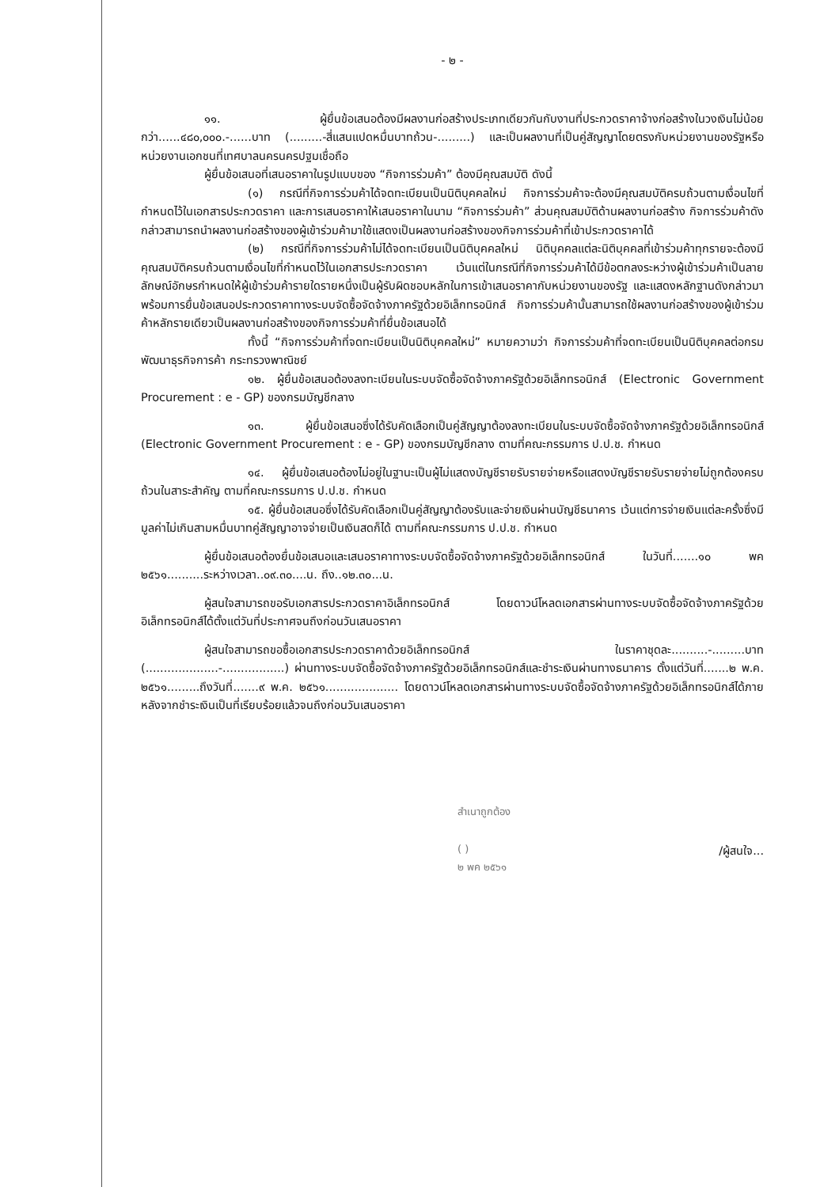- ๒ -
๑๑. ผู้ยื่นข้อเสนอต้องมีผลงานก่อสร้างประเภทเดียวกันกับงานที่ประกวดราคาจ้างก่อสร้างในวงเงินไม่น้อยกว่า......๔๘๐,๐๐๐.-......บาท (.........-สี่แสนแปดหมื่นบาทถ้วน-.........) และเป็นผลงานที่เป็นคู่สัญญาโดยตรงกับหน่วยงานของรัฐหรือหน่วยงานเอกชนที่เทศบาลนครนครปฐมเชื่อถือ
ผู้ยื่นข้อเสนอที่เสนอราคาในรูปแบบของ “กิจการร่วมค้า” ต้องมีคุณสมบัติ ดังนี้
(๑) กรณีที่กิจการร่วมค้าได้จดทะเบียนเป็นนิติบุคคลใหม่ กิจการร่วมค้าจะต้องมีคุณสมบัติครบถ้วนตามเงื่อนไขที่กำหนดไว้ในเอกสารประกวดราคา และการเสนอราคาให้เสนอราคาในนาม “กิจการร่วมค้า” ส่วนคุณสมบัติด้านผลงานก่อสร้าง กิจการร่วมค้าดังกล่าวสามารถนำผลงานก่อสร้างของผู้เข้าร่วมค้ามาใช้แสดงเป็นผลงานก่อสร้างของกิจการร่วมค้าที่เข้าประกวดราคาได้
(๒) กรณีที่กิจการร่วมค้าไม่ได้จดทะเบียนเป็นนิติบุคคลใหม่ นิติบุคคลแต่ละนิติบุคคลที่เข้าร่วมค้าทุกรายจะต้องมีคุณสมบัติครบถ้วนตามเงื่อนไขที่กำหนดไว้ในเอกสารประกวดราคา เว้นแต่ในกรณีที่กิจการร่วมค้าได้มีข้อตกลงระหว่างผู้เข้าร่วมค้าเป็นลายลักษณ์อักษรกำหนดให้ผู้เข้าร่วมค้ารายใดรายหนึ่งเป็นผู้รับผิดชอบหลักในการเข้าเสนอราคากับหน่วยงานของรัฐ และแสดงหลักฐานดังกล่าวมาพร้อมการยื่นข้อเสนอประกวดราคาทางระบบจัดซื้อจัดจ้างภาครัฐด้วยอิเล็กทรอนิกส์ กิจการร่วมค้านั้นสามารถใช้ผลงานก่อสร้างของผู้เข้าร่วมค้าหลักรายเดียวเป็นผลงานก่อสร้างของกิจการร่วมค้าที่ยื่นข้อเสนอได้
ทั้งนี้ “กิจการร่วมค้าที่จดทะเบียนเป็นนิติบุคคลใหม่” หมายความว่า กิจการร่วมค้าที่จดทะเบียนเป็นนิติบุคคลต่อกรมพัฒนาธุรกิจการค้า กระทรวงพาณิชย์
๑๒. ผู้ยื่นข้อเสนอต้องลงทะเบียนในระบบจัดซื้อจัดจ้างภาครัฐด้วยอิเล็กทรอนิกส์ (Electronic Government Procurement : e - GP) ของกรมบัญชีกลาง
๑๓. ผู้ยื่นข้อเสนอซึ่งได้รับคัดเลือกเป็นคู่สัญญาต้องลงทะเบียนในระบบจัดซื้อจัดจ้างภาครัฐด้วยอิเล็กทรอนิกส์ (Electronic Government Procurement : e - GP) ของกรมบัญชีกลาง ตามที่คณะกรรมการ ป.ป.ช. กำหนด
๑๔. ผู้ยื่นข้อเสนอต้องไม่อยู่ในฐานะเป็นผู้ไม่แสดงบัญชีรายรับรายจ่ายหรือแสดงบัญชีรายรับรายจ่ายไม่ถูกต้องครบถ้วนในสาระสำคัญ ตามที่คณะกรรมการ ป.ป.ช. กำหนด
๑๕. ผู้ยื่นข้อเสนอซึ่งได้รับคัดเลือกเป็นคู่สัญญาต้องรับและจ่ายเงินผ่านบัญชีธนาคาร เว้นแต่การจ่ายเงินแต่ละครั้งซึ่งมีมูลค่าไม่เกินสามหมื่นบาทคู่สัญญาอาจจ่ายเป็นเงินสดก็ได้ ตามที่คณะกรรมการ ป.ป.ช. กำหนด
ผู้ยื่นข้อเสนอต้องยื่นข้อเสนอและเสนอราคาทางระบบจัดซื้อจัดจ้างภาครัฐด้วยอิเล็กทรอนิกส์ ในวันที่.......๑๐ พค ๒๕๖๑..........ระหว่างเวลา..๐๙.๓๐....น. ถึง..๑๒.๓๐...น.
ผู้สนใจสามารถขอรับเอกสารประกวดราคาอิเล็กทรอนิกส์ โดยดาวน์โหลดเอกสารผ่านทางระบบจัดซื้อจัดจ้างภาครัฐด้วยอิเล็กทรอนิกส์ได้ตั้งแต่วันที่ประกาศจนถึงก่อนวันเสนอราคา
ผู้สนใจสามารถขอซื้อเอกสารประกวดราคาด้วยอิเล็กทรอนิกส์ ในราคาชุดละ..........-.........บาท (....................-.................) ผ่านทางระบบจัดซื้อจัดจ้างภาครัฐด้วยอิเล็กทรอนิกส์และชำระเงินผ่านทางธนาคาร ตั้งแต่วันที่.......๒ พ.ค. ๒๕๖๑.........ถึงวันที่.......๙ พ.ค. ๒๕๖๑.................... โดยดาวน์โหลดเอกสารผ่านทางระบบจัดซื้อจัดจ้างภาครัฐด้วยอิเล็กทรอนิกส์ได้ภายหลังจากชำระเงินเป็นที่เรียบร้อยแล้วจนถึงก่อนวันเสนอราคา
สำเนาถูกต้อง
( )
๒ พค ๒๕๖๑
/ผู้สนใจ...